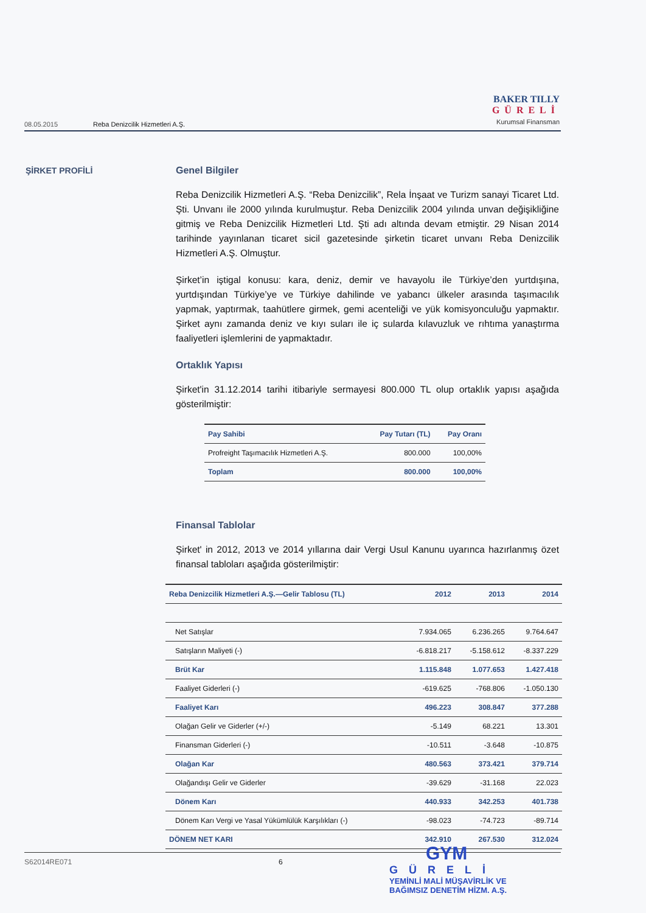08.05.2015 Reba Denizcilik Hizmetleri A.Ş.
BAKER TILLY
GÜRELİ
Kurumsal Finansman
ŞİRKET PROFİLİ
Genel Bilgiler
Reba Denizcilik Hizmetleri A.Ş. “Reba Denizcilik”, Rela İnşaat ve Turizm sanayi Ticaret Ltd. Şti. Unvanı ile 2000 yılında kurulmuştur. Reba Denizcilik 2004 yılında unvan değişikliğine gitmiş ve Reba Denizcilik Hizmetleri Ltd. Şti adı altında devam etmiştir. 29 Nisan 2014 tarihinde yayınlanan ticaret sicil gazetesinde şirketin ticaret unvanı Reba Denizcilik Hizmetleri A.Ş. Olmuştur.
Şirket’in iştigal konusu: kara, deniz, demir ve havayolu ile Türkiye’den yurtdışına, yurtdışından Türkiye’ye ve Türkiye dahilinde ve yabancı ülkeler arasında taşımacılık yapmak, yaptırmak, taahütlere girmek, gemi acenteliği ve yük komisyonculuğu yapmaktır. Şirket aynı zamanda deniz ve kıyı suları ile iç sularda kılavuzluk ve rıhtıma yanaştırma faaliyetleri işlemlerini de yapmaktadır.
Ortaklık Yapısı
Şirket'in 31.12.2014 tarihi itibariyle sermayesi 800.000 TL olup ortaklık yapısı aşağıda gösterilmiştir:
| Pay Sahibi | Pay Tutarı (TL) | Pay Oranı |
| --- | --- | --- |
| Profreight Taşımacılık Hizmetleri A.Ş. | 800.000 | 100,00% |
| Toplam | 800.000 | 100,00% |
Finansal Tablolar
Şirket' in 2012, 2013 ve 2014 yıllarına dair Vergi Usul Kanunu uyarınca hazırlanmış özet finansal tabloları aşağıda gösterilmiştir:
| Reba Denizcilik Hizmetleri A.Ş.—Gelir Tablosu (TL) | 2012 | 2013 | 2014 |
| --- | --- | --- | --- |
| Net Satışlar | 7.934.065 | 6.236.265 | 9.764.647 |
| Satışların Maliyeti (-) | -6.818.217 | -5.158.612 | -8.337.229 |
| Brüt Kar | 1.115.848 | 1.077.653 | 1.427.418 |
| Faaliyet Giderleri (-) | -619.625 | -768.806 | -1.050.130 |
| Faaliyet Karı | 496.223 | 308.847 | 377.288 |
| Olağan Gelir ve Giderler (+/-) | -5.149 | 68.221 | 13.301 |
| Finansman Giderleri (-) | -10.511 | -3.648 | -10.875 |
| Olağan Kar | 480.563 | 373.421 | 379.714 |
| Olağandışı Gelir ve Giderler | -39.629 | -31.168 | 22.023 |
| Dönem Karı | 440.933 | 342.253 | 401.738 |
| Dönem Karı Vergi ve Yasal Yükümlülük Karşılıkları (-) | -98.023 | -74.723 | -89.714 |
| DÖNEM NET KARI | 342.910 | 267.530 | 312.024 |
S62014RE071 6
GYM
GÜRELİ
YEMİNLİ MALİ MÜŞAVİRLİK VE
BAĞIMSIZ DENETİM HİZM. A.Ş.